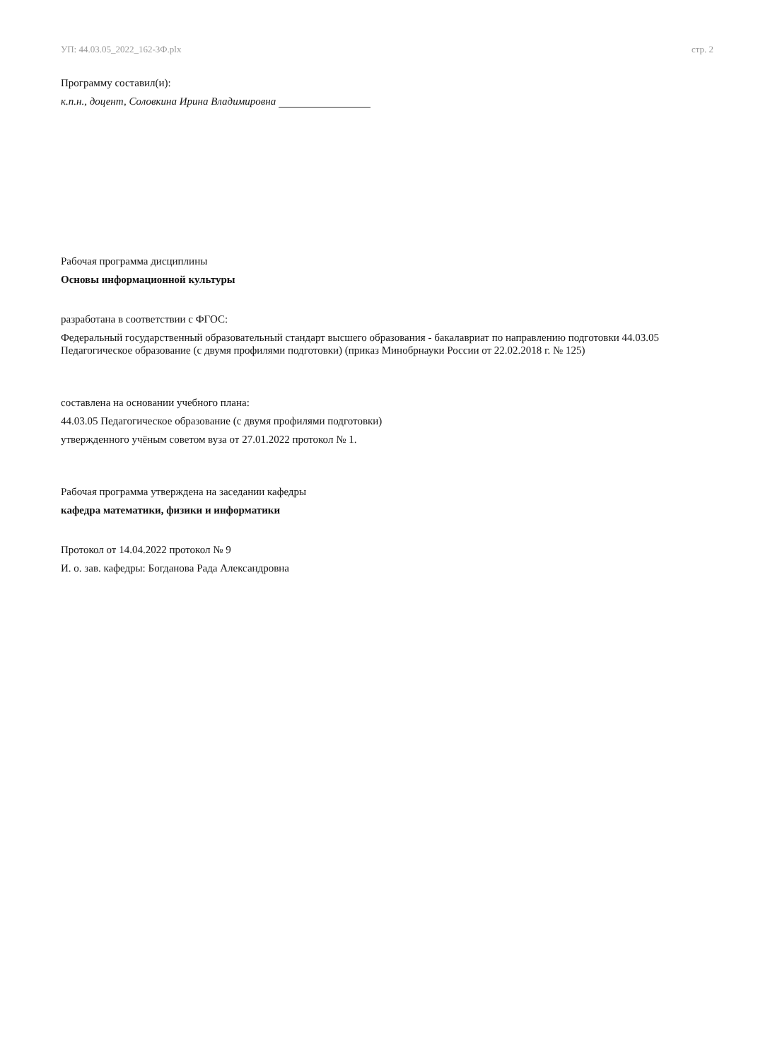УП: 44.03.05_2022_162-3Ф.plx стр. 2
Программу составил(и):
к.п.н., доцент, Соловкина Ирина Владимировна
Рабочая программа дисциплины
Основы информационной культуры
разработана в соответствии с ФГОС:
Федеральный государственный образовательный стандарт высшего образования - бакалавриат по направлению подготовки 44.03.05 Педагогическое образование (с двумя профилями подготовки) (приказ Минобрнауки России от 22.02.2018 г. № 125)
составлена на основании учебного плана:
44.03.05 Педагогическое образование (с двумя профилями подготовки)
утвержденного учёным советом вуза от 27.01.2022 протокол № 1.
Рабочая программа утверждена на заседании кафедры
кафедра математики, физики и информатики
Протокол от 14.04.2022 протокол № 9
И. о. зав. кафедры: Богданова Рада Александровна